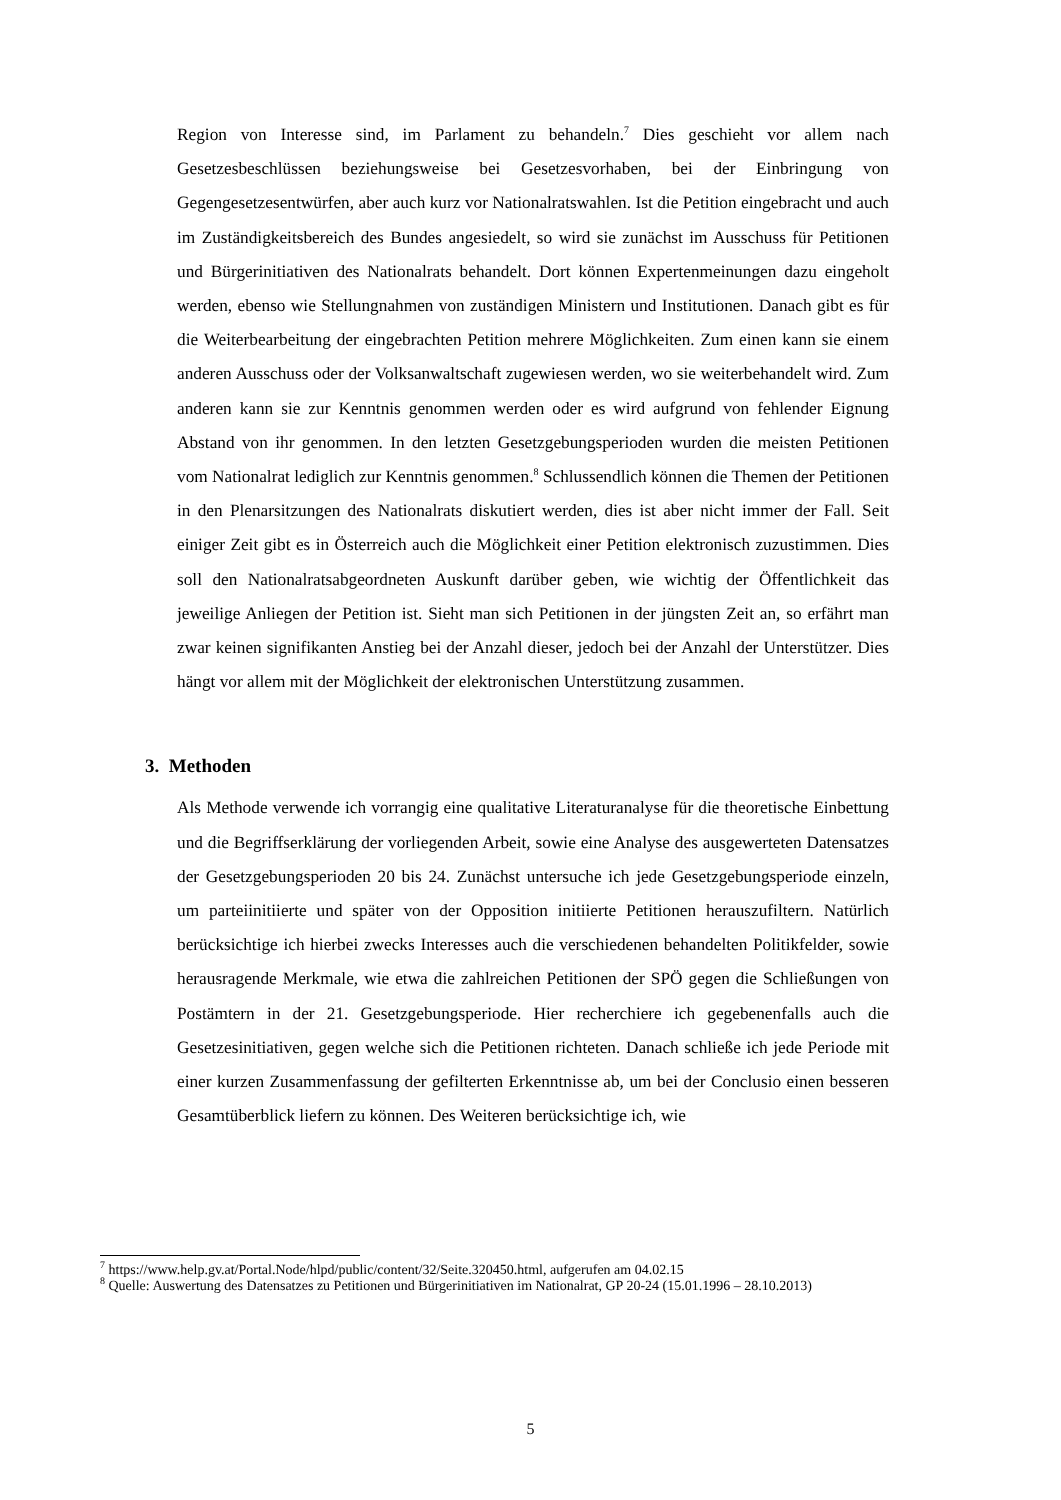Region von Interesse sind, im Parlament zu behandeln.<sup>7</sup> Dies geschieht vor allem nach Gesetzesbeschlüssen beziehungsweise bei Gesetzesvorhaben, bei der Einbringung von Gegengesetzesentwürfen, aber auch kurz vor Nationalratswahlen. Ist die Petition eingebracht und auch im Zuständigkeitsbereich des Bundes angesiedelt, so wird sie zunächst im Ausschuss für Petitionen und Bürgerinitiativen des Nationalrats behandelt. Dort können Expertenmeinungen dazu eingeholt werden, ebenso wie Stellungnahmen von zuständigen Ministern und Institutionen. Danach gibt es für die Weiterbearbeitung der eingebrachten Petition mehrere Möglichkeiten. Zum einen kann sie einem anderen Ausschuss oder der Volksanwaltschaft zugewiesen werden, wo sie weiterbehandelt wird. Zum anderen kann sie zur Kenntnis genommen werden oder es wird aufgrund von fehlender Eignung Abstand von ihr genommen. In den letzten Gesetzgebungsperioden wurden die meisten Petitionen vom Nationalrat lediglich zur Kenntnis genommen.<sup>8</sup> Schlussendlich können die Themen der Petitionen in den Plenarsitzungen des Nationalrats diskutiert werden, dies ist aber nicht immer der Fall. Seit einiger Zeit gibt es in Österreich auch die Möglichkeit einer Petition elektronisch zuzustimmen. Dies soll den Nationalratsabgeordneten Auskunft darüber geben, wie wichtig der Öffentlichkeit das jeweilige Anliegen der Petition ist. Sieht man sich Petitionen in der jüngsten Zeit an, so erfährt man zwar keinen signifikanten Anstieg bei der Anzahl dieser, jedoch bei der Anzahl der Unterstützer. Dies hängt vor allem mit der Möglichkeit der elektronischen Unterstützung zusammen.
3. Methoden
Als Methode verwende ich vorrangig eine qualitative Literaturanalyse für die theoretische Einbettung und die Begriffserklärung der vorliegenden Arbeit, sowie eine Analyse des ausgewerteten Datensatzes der Gesetzgebungsperioden 20 bis 24. Zunächst untersuche ich jede Gesetzgebungsperiode einzeln, um parteiinitiierte und später von der Opposition initiierte Petitionen herauszufiltern. Natürlich berücksichtige ich hierbei zwecks Interesses auch die verschiedenen behandelten Politikfelder, sowie herausragende Merkmale, wie etwa die zahlreichen Petitionen der SPÖ gegen die Schließungen von Postämtern in der 21. Gesetzgebungsperiode. Hier recherchiere ich gegebenenfalls auch die Gesetzesinitiativen, gegen welche sich die Petitionen richteten. Danach schließe ich jede Periode mit einer kurzen Zusammenfassung der gefilterten Erkenntnisse ab, um bei der Conclusio einen besseren Gesamtüberblick liefern zu können. Des Weiteren berücksichtige ich, wie
<sup>7</sup> https://www.help.gv.at/Portal.Node/hlpd/public/content/32/Seite.320450.html, aufgerufen am 04.02.15
<sup>8</sup> Quelle: Auswertung des Datensatzes zu Petitionen und Bürgerinitiativen im Nationalrat, GP 20-24 (15.01.1996 – 28.10.2013)
5